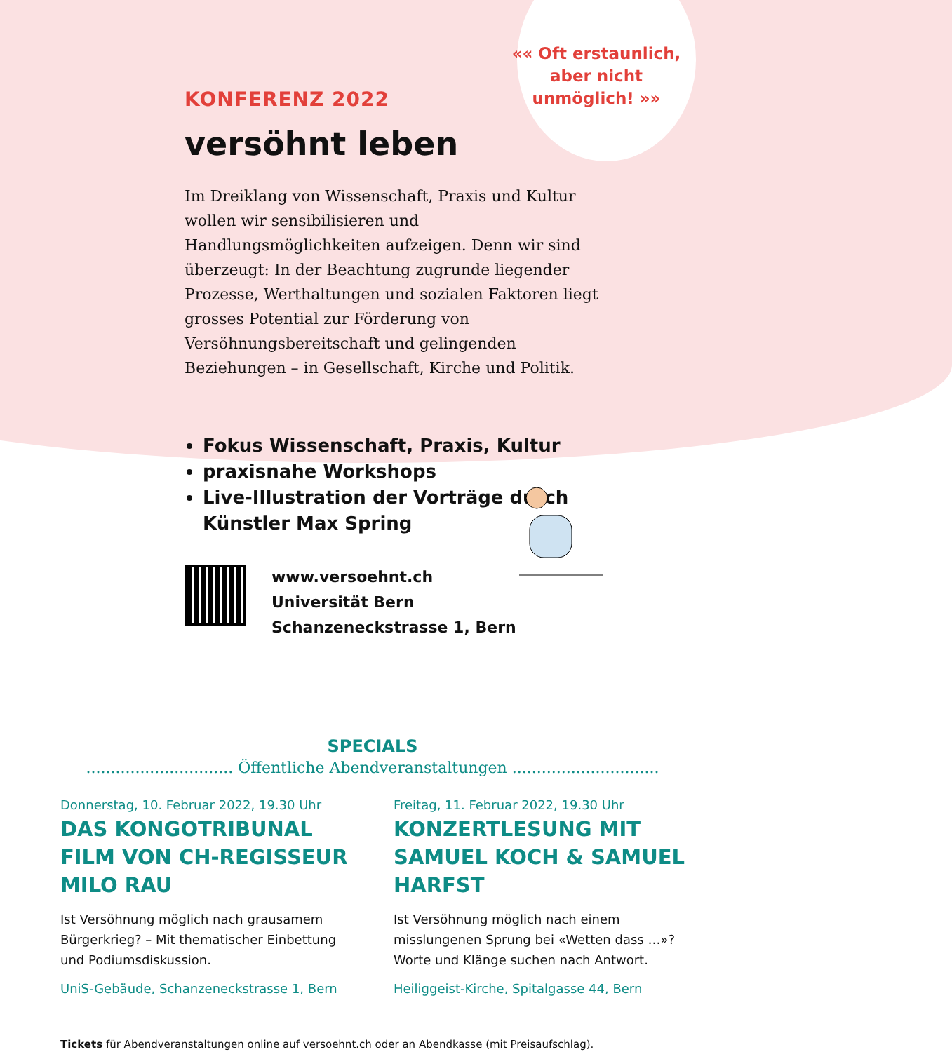«« Oft erstaunlich,
aber nicht
unmöglich! »»
KONFERENZ 2022
versöhnt leben
Im Dreiklang von Wissenschaft, Praxis und Kultur wollen wir sensibilisieren und Handlungsmöglichkeiten aufzeigen. Denn wir sind überzeugt: In der Beachtung zugrunde liegender Prozesse, Werthaltungen und sozialen Faktoren liegt grosses Potential zur Förderung von Versöhnungsbereitschaft und gelingenden Beziehungen – in Gesellschaft, Kirche und Politik.
Fokus Wissenschaft, Praxis, Kultur
praxisnahe Workshops
Live-Illustration der Vorträge durch Künstler Max Spring
www.versoehnt.ch
Universität Bern
Schanzeneckstrasse 1, Bern
SPECIALS
.............................. Öffentliche Abendveranstaltungen ..............................
Donnerstag, 10. Februar 2022, 19.30 Uhr
DAS KONGOTRIBUNAL FILM VON CH-REGISSEUR MILO RAU
Ist Versöhnung möglich nach grausamem Bürgerkrieg? – Mit thematischer Einbettung und Podiumsdiskussion.
UniS-Gebäude, Schanzeneckstrasse 1, Bern
Freitag, 11. Februar 2022, 19.30 Uhr
KONZERTLESUNG MIT SAMUEL KOCH & SAMUEL HARFST
Ist Versöhnung möglich nach einem misslungenen Sprung bei «Wetten dass …»? Worte und Klänge suchen nach Antwort.
Heiliggeist-Kirche, Spitalgasse 44, Bern
Tickets für Abendveranstaltungen online auf versoehnt.ch oder an Abendkasse (mit Preisaufschlag).